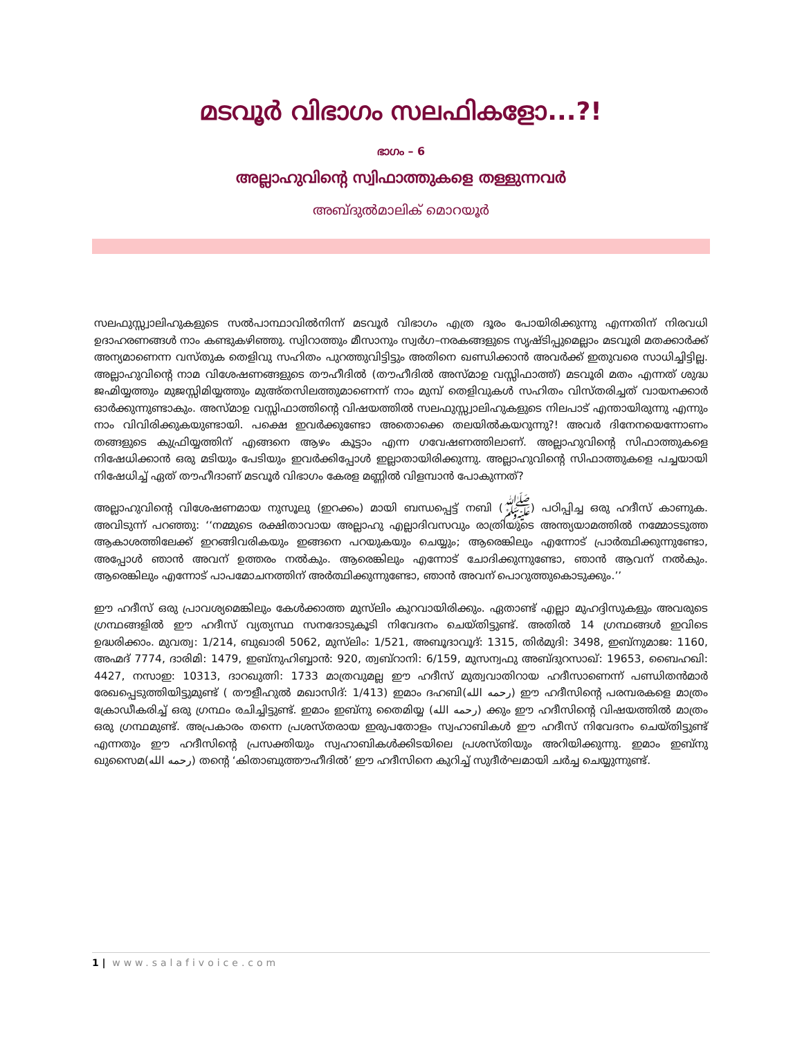മടവൂർ വിഭാഗം സലഫികളോ...?!
ഭാഗം – 6
അല്ലാഹുവിന്റെ സ്വിഫാത്തുകളെ തള്ളുന്നവർ
അബ്ദുൽമാലിക് മൊറയൂർ
സലഫുസ്സ്വാലിഹുകളുടെ സൽപാന്ഥാവിൽനിന്ന് മടവൂർ വിഭാഗം എത്ര ദൂരം പോയിരിക്കുന്നു എന്നതിന് നിരവധി ഉദാഹരണങ്ങൾ നാം കണ്ടുകഴിഞ്ഞു. സ്വിറാത്തും മീസാനും സ്വർഗ–നരകങ്ങളുടെ സൃഷ്ടിപ്പുമെല്ലാം മടവൂരി മതക്കാർക്ക് അന്യമാണെന്ന വസ്തുക തെളിവു സഹിതം പുറത്തുവിട്ടിട്ടും അതിനെ ഖണ്ഡിക്കാൻ അവർക്ക് ഇതുവരെ സാധിച്ചിട്ടില്ല. അല്ലാഹുവിന്റെ നാമ വിശേഷണങ്ങളുടെ തൗഹീദിൽ (തൗഹീദിൽ അസ്മാഉ വസ്സിഫാത്ത്) മടവൂരി മതം എന്നത് ശുദ്ധ ജഹ്മിയ്യത്തും മുജസ്സിമിയ്യത്തും മുഅ്തസിലത്തുമാണെന്ന് നാം മുമ്പ് തെളിവുകൾ സഹിതം വിസ്തരിച്ചത് വായനക്കാർ ഓർക്കുന്നുണ്ടാകും. അസ്മാഉ വസ്സിഫാത്തിന്റെ വിഷയത്തിൽ സലഫുസ്സ്വാലിഹുകളുടെ നിലപാട് എന്തായിരുന്നു എന്നും നാം വിവിരിക്കുകയുണ്ടായി. പക്ഷെ ഇവർക്കുണ്ടോ അതൊക്കെ തലയിൽകയറുന്നു?! അവർ ദിനേനയെന്നോണം തങ്ങളുടെ കുഫ്രിയ്യത്തിന് എങ്ങനെ ആഴം കൂട്ടാം എന്ന ഗവേഷണത്തിലാണ്. അല്ലാഹുവിന്റെ സിഫാത്തുകളെ നിഷേധിക്കാൻ ഒരു മടിയും പേടിയും ഇവർക്കിപ്പോൾ ഇല്ലാതായിരിക്കുന്നു. അല്ലാഹുവിന്റെ സിഫാത്തുകളെ പച്ചയായി നിഷേധിച്ച് ഏത് തൗഹീദാണ് മടവൂർ വിഭാഗം കേരള മണ്ണിൽ വിളമ്പാൻ പോകുന്നത്?
അല്ലാഹുവിന്റെ വിശേഷണമായ നുസൂലു (ഇറക്കം) മായി ബന്ധപ്പെട്ട് നബി (ﷺ) പഠിപ്പിച്ച ഒരു ഹദീസ് കാണുക. അവിടുന്ന് പറഞ്ഞു: ‘‘നമ്മുടെ രക്ഷിതാവായ അല്ലാഹു എല്ലാദിവസവും രാത്രിയുടെ അന്ത്യയാമത്തിൽ നമ്മോടടുത്ത ആകാശത്തിലേക്ക് ഇറങ്ങിവരികയും ഇങ്ങനെ പറയുകയും ചെയ്യും; ആരെങ്കിലും എന്നോട് പ്രാർത്ഥിക്കുന്നുണ്ടോ, അപ്പോൾ ഞാൻ അവന് ഉത്തരം നൽകും. ആരെങ്കിലും എന്നോട് ചോദിക്കുന്നുണ്ടോ, ഞാൻ ആവന് നൽകും. ആരെങ്കിലും എന്നോട് പാപമോചനത്തിന് അർത്ഥിക്കുന്നുണ്ടോ, ഞാൻ അവന് പൊറുത്തുകൊടുക്കും.’’
ഈ ഹദീസ് ഒരു പ്രാവശ്യമെങ്കിലും കേൾക്കാത്ത മുസ്‌ലിം കുറവായിരിക്കും. ഏതാണ്ട് എല്ലാ മുഹദ്ദിസുകളും അവരുടെ ഗ്രന്ഥങ്ങളിൽ ഈ ഹദീസ് വ്യത്യസ്ഥ സനദോടുകൂടി നിവേദനം ചെയ്തിട്ടുണ്ട്. അതിൽ 14 ഗ്രന്ഥങ്ങൾ ഇവിടെ ഉദ്ധരിക്കാം. മുവത്വ: 1/214, ബുഖാരി 5062, മുസ്‌ലിം: 1/521, അബൂദാവൂദ്: 1315, തിർമുദി: 3498, ഇബ്നുമാജ: 1160, അഹ്മദ് 7774, ദാരിമി: 1479, ഇബ്നുഹിബ്ബാൻ: 920, ത്വബ്റാനി: 6/159, മുസന്വഫു അബ്ദുറസാഖ്: 19653, ബൈഹഖി: 4427, നസാഇ: 10313, ദാറഖുത്നി: 1733 മാത്രവുമല്ല ഈ ഹദീസ് മുത്വവാതിറായ ഹദീസാണെന്ന് പണ്ഡിതൻമാർ രേഖപ്പെടുത്തിയിട്ടുമുണ്ട് ( തൗളീഹുൽ മഖാസിദ്: 1/413) ഇമാം ദഹബി(رحمه الله) ഈ ഹദീസിന്റെ പരമ്പരകളെ മാത്രം ക്രോഡീകരിച്ച് ഒരു ഗ്രന്ഥം രചിച്ചിട്ടുണ്ട്. ഇമാം ഇബ്നു തൈമിയ്യ (رحمه الله) ക്കും ഈ ഹദീസിന്റെ വിഷയത്തിൽ മാത്രം ഒരു ഗ്രന്ഥമുണ്ട്. അപ്രകാരം തന്നെ പ്രശസ്തരായ ഇരുപതോളം സ്വഹാബികൾ ഈ ഹദീസ് നിവേദനം ചെയ്തിട്ടുണ്ട് എന്നതും ഈ ഹദീസിന്റെ പ്രസക്തിയും സ്വഹാബികൾക്കിടയിലെ പ്രശസ്തിയും അറിയിക്കുന്നു. ഇമാം ഇബ്നു ഖുസൈമ(رحمه الله) തന്റെ ‘കിതാബുത്തൗഹീദിൽ’ ഈ ഹദീസിനെ കുറിച്ച് സുദീർഘമായി ചർച്ച ചെയ്യുന്നുണ്ട്.
1 | www.salafivoice.com